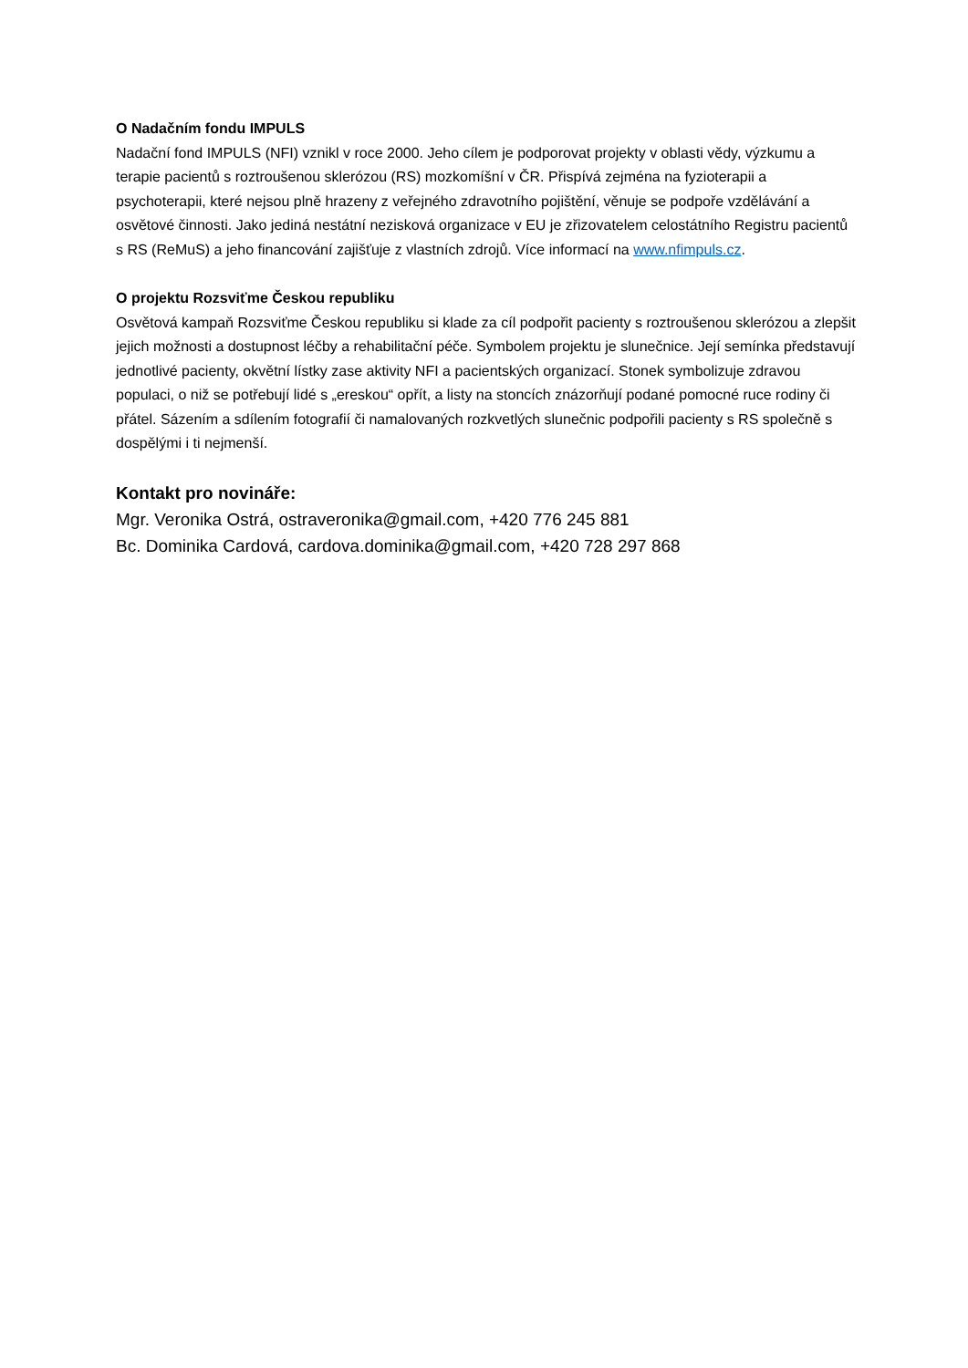O Nadačním fondu IMPULS
Nadační fond IMPULS (NFI) vznikl v roce 2000. Jeho cílem je podporovat projekty v oblasti vědy, výzkumu a terapie pacientů s roztroušenou sklerózou (RS) mozkomíšní v ČR. Přispívá zejména na fyzioterapii a psychoterapii, které nejsou plně hrazeny z veřejného zdravotního pojištění, věnuje se podpoře vzdělávání a osvětové činnosti. Jako jediná nestátní nezisková organizace v EU je zřizovatelem celostátního Registru pacientů s RS (ReMuS) a jeho financování zajišťuje z vlastních zdrojů. Více informací na www.nfimpuls.cz.
O projektu Rozsviťme Českou republiku
Osvětová kampaň Rozsviťme Českou republiku si klade za cíl podpořit pacienty s roztroušenou sklerózou a zlepšit jejich možnosti a dostupnost léčby a rehabilitační péče. Symbolem projektu je slunečnice. Její semínka představují jednotlivé pacienty, okvětní lístky zase aktivity NFI a pacientských organizací. Stonek symbolizuje zdravou populaci, o niž se potřebují lidé s „ereskou“ opřít, a listy na stoncích znázorňují podané pomocné ruce rodiny či přátel. Sázením a sdílením fotografií či namalovaných rozkvetlých slunečnic podpořili pacienty s RS společně s dospělými i ti nejmenší.
Kontakt pro novináře:
Mgr. Veronika Ostrá, ostraveronika@gmail.com, +420 776 245 881
Bc. Dominika Cardová, cardova.dominika@gmail.com, +420 728 297 868